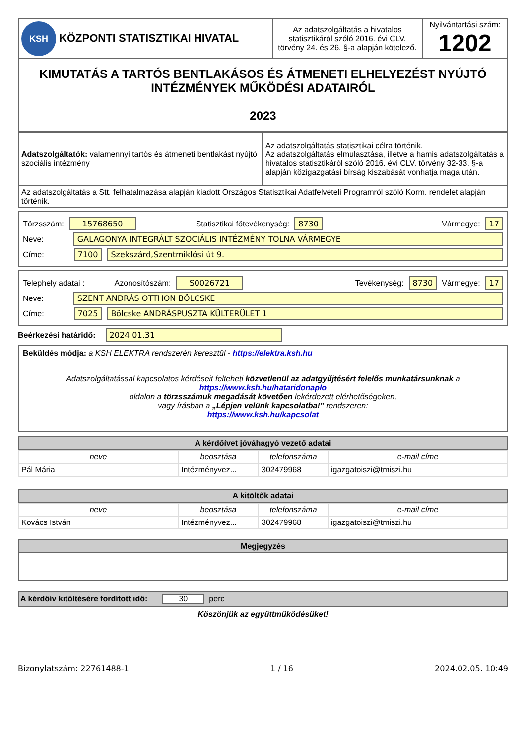| KSH KÖZPONTI STATISZTIKAI HIVATAL | Az adatszolgáltatás a hivatalos statisztikáról szóló 2016. évi CLV. törvény 24. és 26. §-a alapján kötelező. | Nyilvántartási szám: 1202 |
| KIMUTATÁS A TARTÓS BENTLAKÁSOS ÉS ÁTMENETI ELHELYEZÉST NYÚJTÓ INTÉZMÉNYEK MŰKÖDÉSI ADATAIRÓL 2023 | | |
| Adatszolgáltatók: valamennyi tartós és átmeneti bentlakást nyújtó szociális intézmény | Az adatszolgáltatás statisztikai célra történik. Az adatszolgáltatás elmulasztása, illetve a hamis adatszolgáltatás a hivatalos statisztikáról szóló 2016. évi CLV. törvény 32-33. §-a alapján közigazgatási bírság kiszabását vonhatja maga után. |
| Az adatszolgáltatás a Stt. felhatalmazása alapján kiadott Országos Statisztikai Adatfelvételi Programról szóló Korm. rendelet alapján történik. | |
Törzsszám: 15768650 Statisztikai főtevékenység: 8730 Vármegye: 17
Neve: GALAGONYA INTEGRÁLT SZOCIÁLIS INTÉZMÉNY TOLNA VÁRMEGYE
Címe: 7100 Szekszárd,Szentmiklósi út 9.
Telephely adatai : Azonosítószám: S0026721 Tevékenység: 8730 Vármegye: 17
Neve: SZENT ANDRÁS OTTHON BÖLCSKE
Címe: 7025 Bölcske ANDRÁSPUSZTA KÜLTERÜLET 1
Beérkezési határidő: 2024.01.31
Beküldés módja: a KSH ELEKTRA rendszerén keresztül - https://elektra.ksh.hu
Adatszolgáltatással kapcsolatos kérdéseit felteheti közvetlenül az adatgyűjtésért felelős munkatársunknak a https://www.ksh.hu/hataridonaplo
oldalon a törzsszámuk megadását követően lekérdezett elérhetőségeken,
vagy írásban a „Lépjen velünk kapcsolatba!” rendszeren:
https://www.ksh.hu/kapcsolat
A kérdőívet jóváhagyó vezető adatai
| neve | beosztása | telefonszáma | e-mail címe |
| Pál Mária | Intézményvez... | 302479968 | igazgatoiszi@tmiszi.hu |
A kitöltők adatai
| neve | beosztása | telefonszáma | e-mail címe |
| Kovács István | Intézményvez... | 302479968 | igazgatoiszi@tmiszi.hu |
Megjegyzés
A kérdőív kitöltésére fordított idő: 30 perc
Köszönjük az együttműködésüket!
Bizonylatszám: 22761488-1 1 / 16 2024.02.05. 10:49